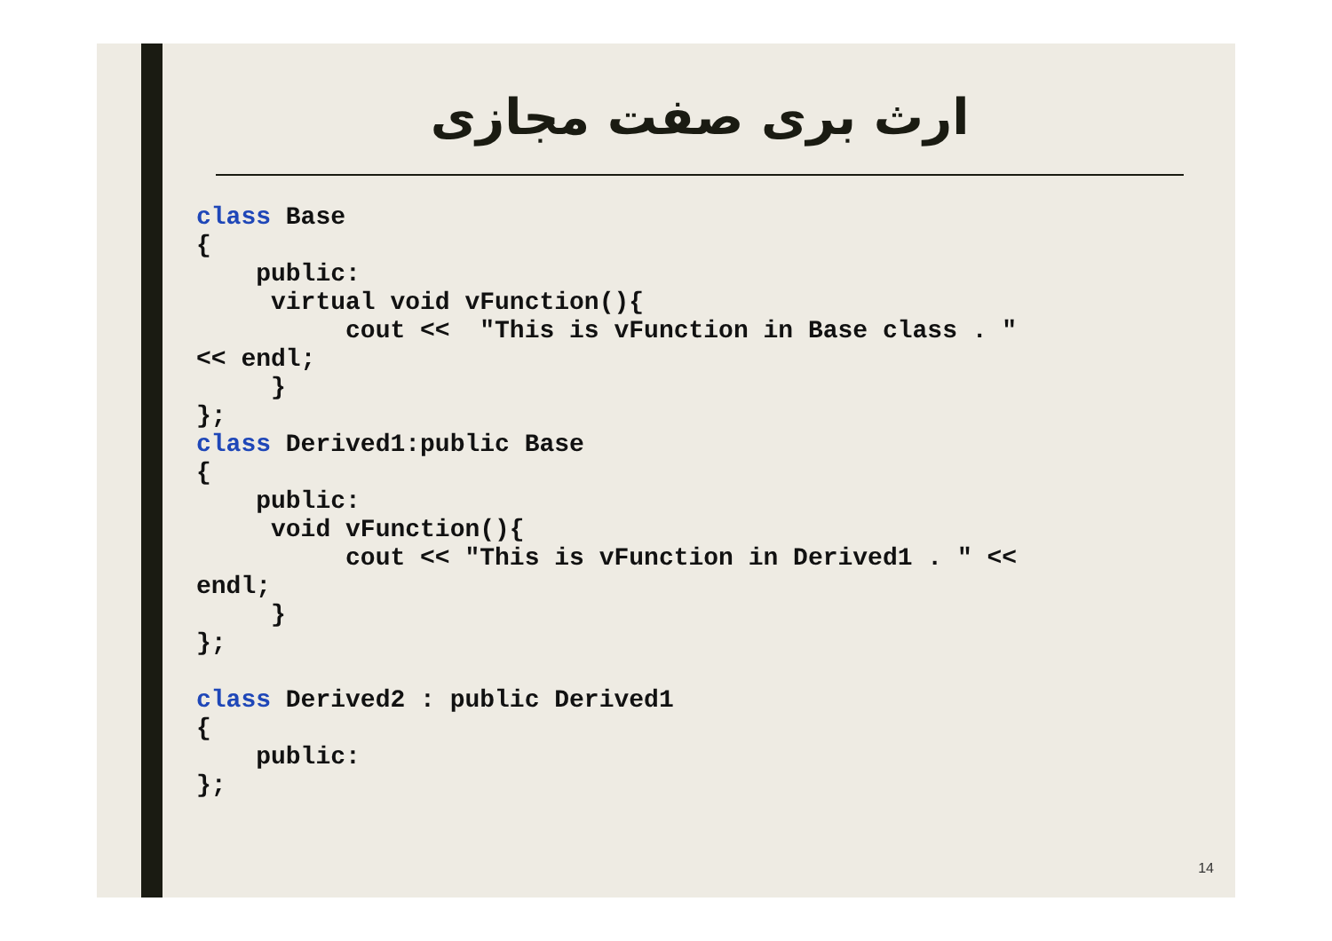ارث بری صفت مجازی
class Base
{
    public:
     virtual void vFunction(){
          cout <<  "This is vFunction in Base class . "
<< endl;
     }
};
class Derived1:public Base
{
    public:
     void vFunction(){
          cout << "This is vFunction in Derived1 . " <<
endl;
     }
};

class Derived2 : public Derived1
{
    public:
};
14